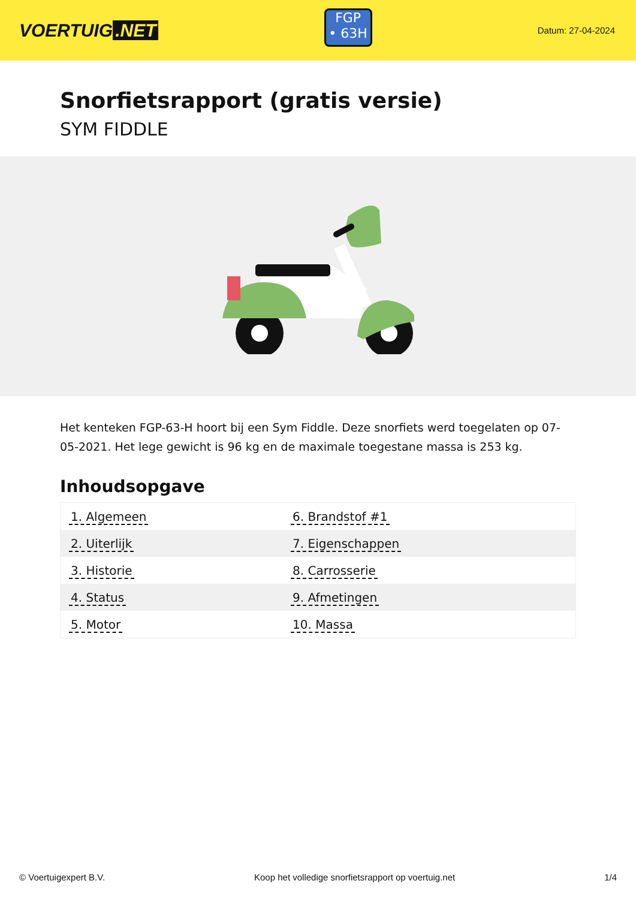VOERTUIG.NET
FGP
• 63H
Datum: 27-04-2024
Snorfietsrapport (gratis versie)
SYM FIDDLE
Het kenteken FGP-63-H hoort bij een Sym Fiddle. Deze snorfiets werd toegelaten op 07-05-2021. Het lege gewicht is 96 kg en de maximale toegestane massa is 253 kg.
Inhoudsopgave
| 1. Algemeen | 6. Brandstof #1 |
| 2. Uiterlijk | 7. Eigenschappen |
| 3. Historie | 8. Carrosserie |
| 4. Status | 9. Afmetingen |
| 5. Motor | 10. Massa |
© Voertuigexpert B.V. Koop het volledige snorfietsrapport op voertuig.net 1/4